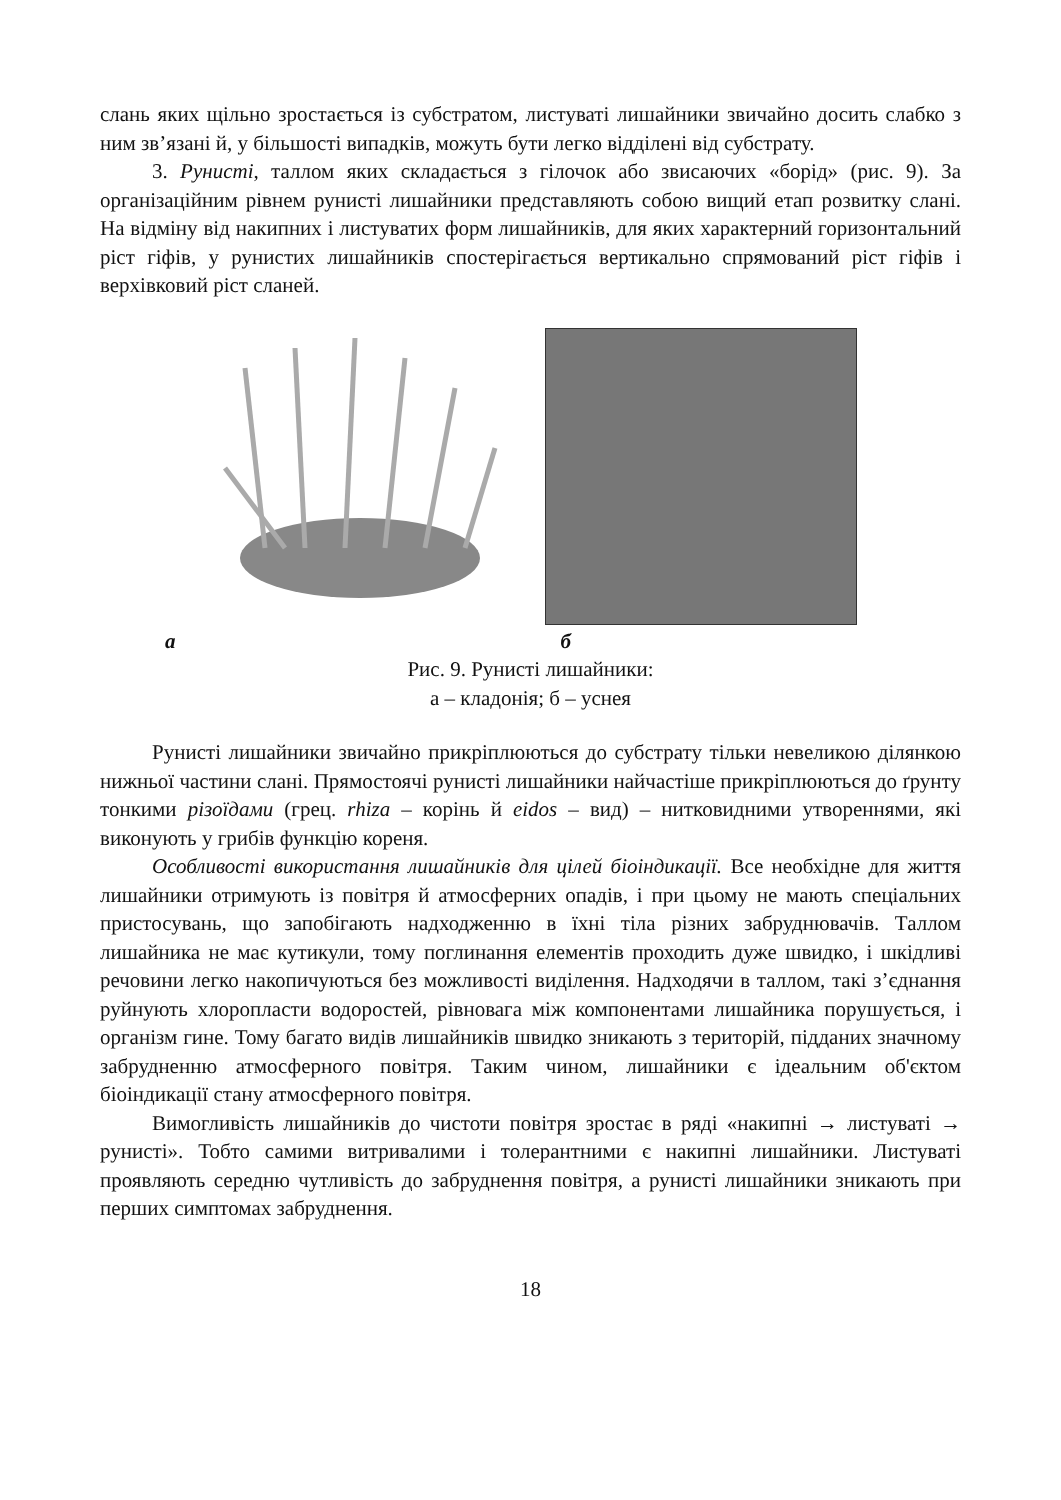слань яких щільно зростається із субстратом, листуваті лишайники звичайно досить слабко з ним зв’язані й, у більшості випадків, можуть бути легко відділені від субстрату.
3. Рунисті, таллом яких складається з гілочок або звисаючих «борід» (рис. 9). За організаційним рівнем рунисті лишайники представляють собою вищий етап розвитку слані. На відміну від накипних і листуватих форм лишайників, для яких характерний горизонтальний ріст гіфів, у рунистих лишайників спостерігається вертикально спрямований ріст гіфів і верхівковий ріст сланей.
а б
Рис. 9. Рунисті лишайники:
а – кладонія; б – уснея
Рунисті лишайники звичайно прикріплюються до субстрату тільки невеликою ділянкою нижньої частини слані. Прямостоячі рунисті лишайники найчастіше прикріплюються до ґрунту тонкими різоїдами (грец. rhiza – корінь й eidos – вид) – нитковидними утвореннями, які виконують у грибів функцію кореня.
Особливості використання лишайників для цілей біоіндикації. Все необхідне для життя лишайники отримують із повітря й атмосферних опадів, і при цьому не мають спеціальних пристосувань, що запобігають надходженню в їхні тіла різних забруднювачів. Таллом лишайника не має кутикули, тому поглинання елементів проходить дуже швидко, і шкідливі речовини легко накопичуються без можливості виділення. Надходячи в таллом, такі з’єднання руйнують хлоропласти водоростей, рівновага між компонентами лишайника порушується, і організм гине. Тому багато видів лишайників швидко зникають з територій, підданих значному забрудненню атмосферного повітря. Таким чином, лишайники є ідеальним об'єктом біоіндикації стану атмосферного повітря.
Вимогливість лишайників до чистоти повітря зростає в ряді «накипні → листуваті → рунисті». Тобто самими витривалими і толерантними є накипні лишайники. Листуваті проявляють середню чутливість до забруднення повітря, а рунисті лишайники зникають при перших симптомах забруднення.
18